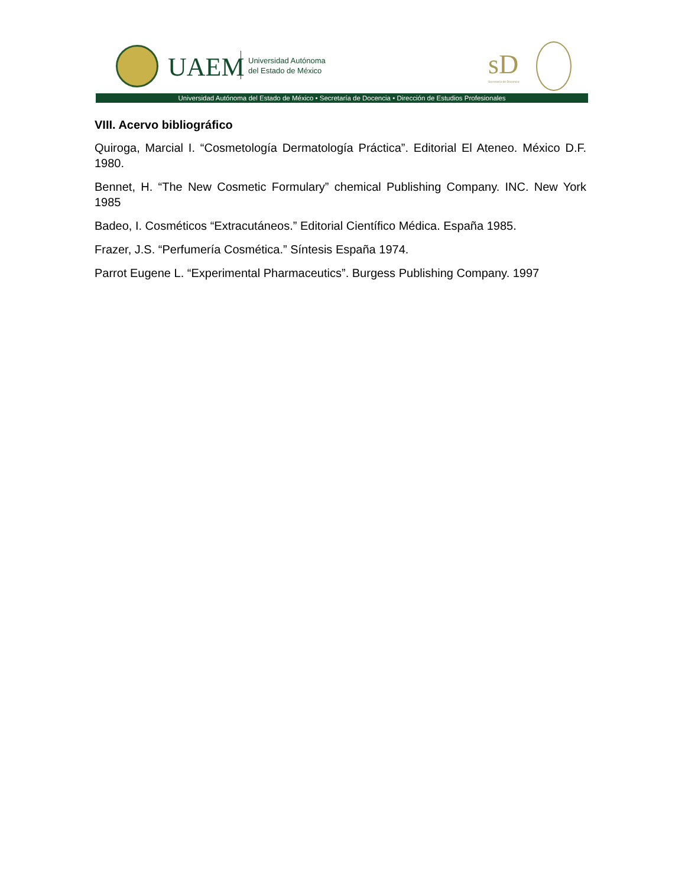UAEM
Universidad Autónoma
del Estado de México
sD
Secretaría de Docencia
Universidad Autónoma del Estado de México • Secretaría de Docencia • Dirección de Estudios Profesionales
VIII. Acervo bibliográfico
Quiroga, Marcial I. “Cosmetología Dermatología Práctica”. Editorial El Ateneo. México D.F. 1980.
Bennet, H. “The New Cosmetic Formulary” chemical Publishing Company. INC. New York 1985
Badeo, I. Cosméticos “Extracutáneos.” Editorial Científico Médica. España 1985.
Frazer, J.S. “Perfumería Cosmética.” Síntesis España 1974.
Parrot Eugene L. “Experimental Pharmaceutics”. Burgess Publishing Company. 1997